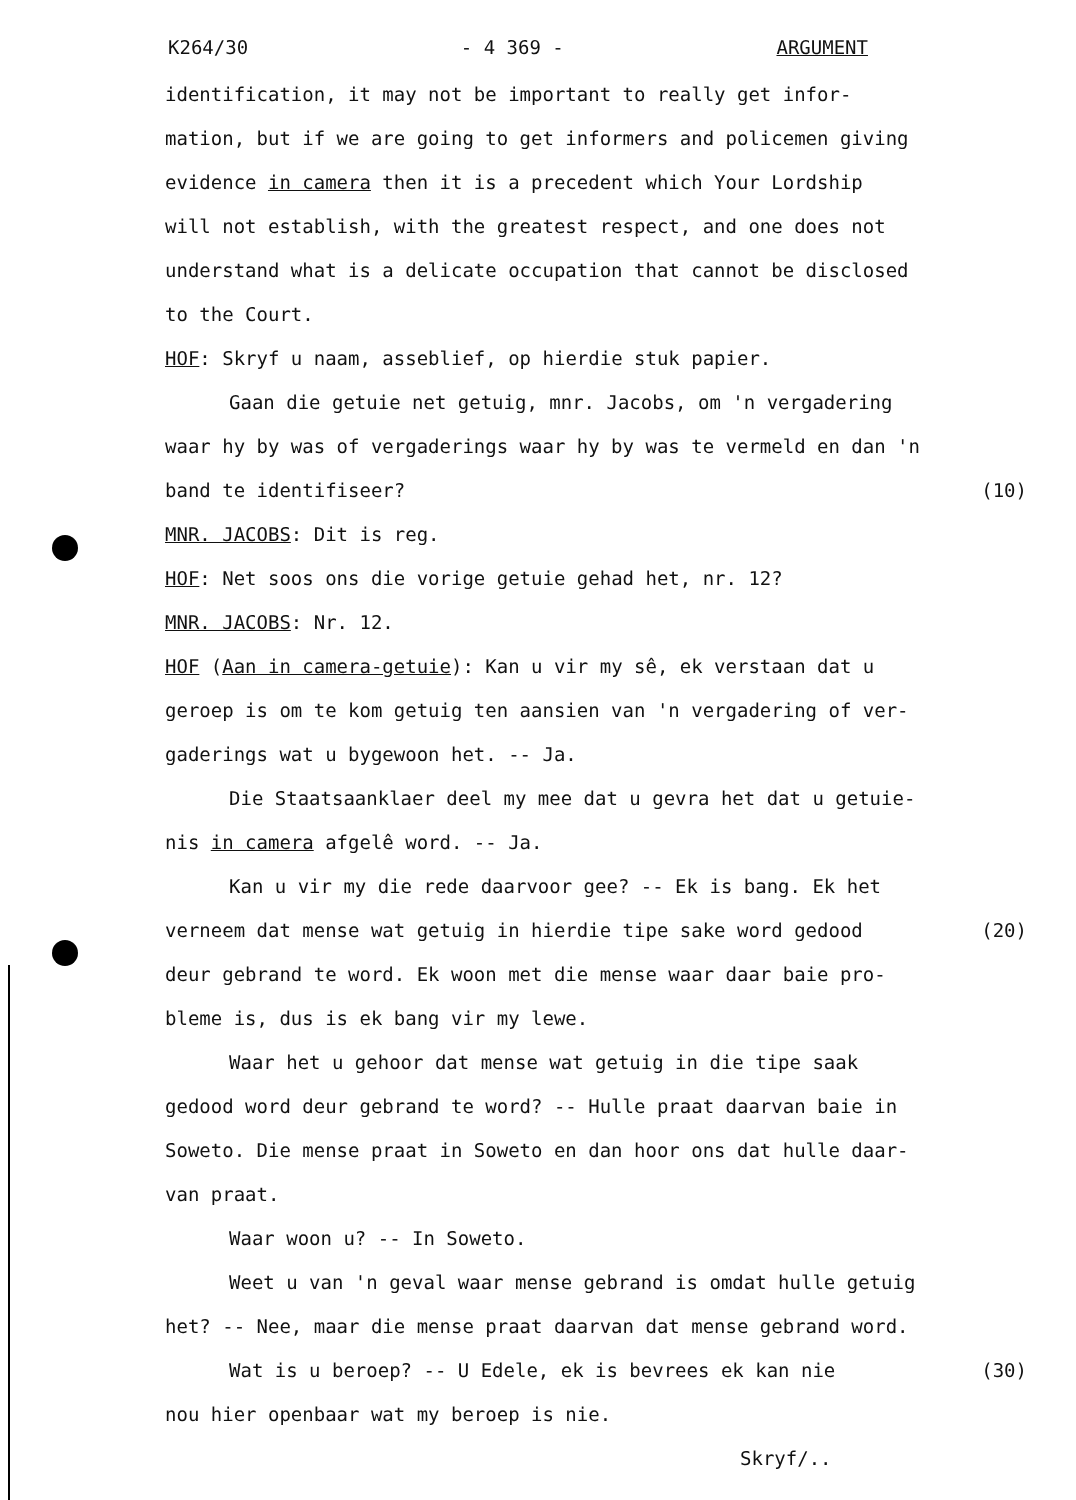K264/30 - 4 369 - ARGUMENT
identification, it may not be important to really get infor-
mation, but if we are going to get informers and policemen giving
evidence in camera then it is a precedent which Your Lordship
will not establish, with the greatest respect, and one does not
understand what is a delicate occupation that cannot be disclosed
to the Court.
HOF: Skryf u naam, asseblief, op hierdie stuk papier.
Gaan die getuie net getuig, mnr. Jacobs, om 'n vergadering
waar hy by was of vergaderings waar hy by was te vermeld en dan 'n
band te identifiseer? (10)
MNR. JACOBS: Dit is reg.
HOF: Net soos ons die vorige getuie gehad het, nr. 12?
MNR. JACOBS: Nr. 12.
HOF (Aan in camera-getuie): Kan u vir my sê, ek verstaan dat u
geroep is om te kom getuig ten aansien van 'n vergadering of ver-
gaderings wat u bygewoon het. -- Ja.
Die Staatsaanklaer deel my mee dat u gevra het dat u getuie-
nis in camera afgelê word. -- Ja.
Kan u vir my die rede daarvoor gee? -- Ek is bang. Ek het
verneem dat mense wat getuig in hierdie tipe sake word gedood (20)
deur gebrand te word. Ek woon met die mense waar daar baie pro-
bleme is, dus is ek bang vir my lewe.
Waar het u gehoor dat mense wat getuig in die tipe saak
gedood word deur gebrand te word? -- Hulle praat daarvan baie in
Soweto. Die mense praat in Soweto en dan hoor ons dat hulle daar-
van praat.
Waar woon u? -- In Soweto.
Weet u van 'n geval waar mense gebrand is omdat hulle getuig
het? -- Nee, maar die mense praat daarvan dat mense gebrand word.
Wat is u beroep? -- U Edele, ek is bevrees ek kan nie (30)
nou hier openbaar wat my beroep is nie.
Skryf/..